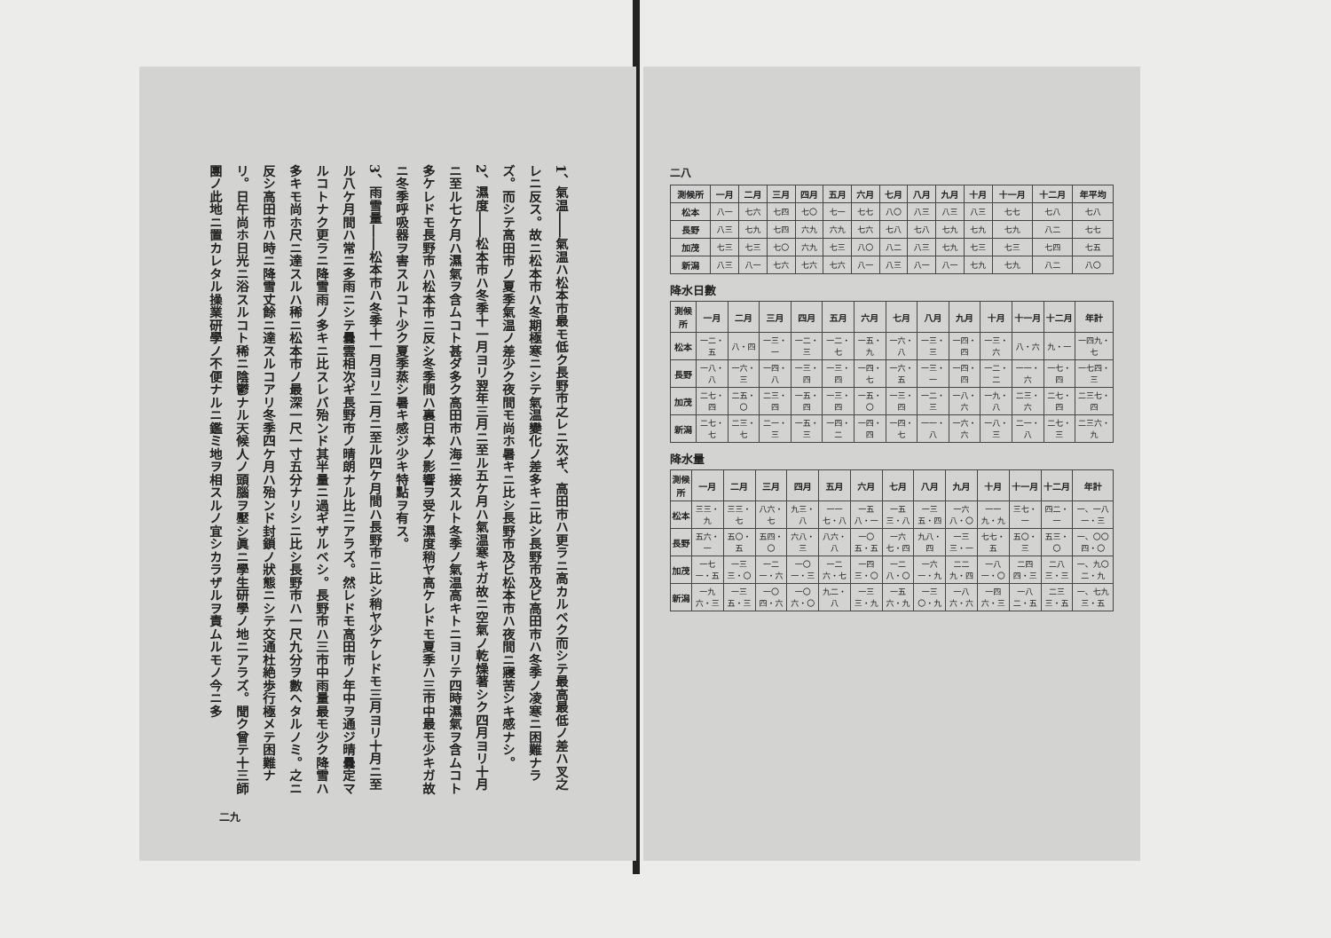二八
| 測候所 | 一月 | 二月 | 三月 | 四月 | 五月 | 六月 | 七月 | 八月 | 九月 | 十月 | 十一月 | 十二月 | 年平均 |
| --- | --- | --- | --- | --- | --- | --- | --- | --- | --- | --- | --- | --- | --- |
| 松本 | 八一 | 七六 | 七四 | 七〇 | 七一 | 七七 | 八〇 | 八三 | 八三 | 八三 | 七七 | 七八 | 七八 |
| 長野 | 八三 | 七九 | 七四 | 六九 | 六九 | 七六 | 七八 | 七八 | 七九 | 七九 | 七九 | 八二 | 七七 |
| 加茂 | 七三 | 七三 | 七〇 | 六九 | 七三 | 八〇 | 八二 | 八三 | 七九 | 七三 | 七三 | 七四 | 七五 |
| 新潟 | 八三 | 八一 | 七六 | 七六 | 七六 | 八一 | 八三 | 八一 | 八一 | 七九 | 七九 | 八二 | 八〇 |
降水日數
| 測候所 | 一月 | 二月 | 三月 | 四月 | 五月 | 六月 | 七月 | 八月 | 九月 | 十月 | 十一月 | 十二月 | 年計 |
| --- | --- | --- | --- | --- | --- | --- | --- | --- | --- | --- | --- | --- | --- |
| 松本 | 一二・五 | 八・四 | 一三・一 | 一二・三 | 一二・七 | 一五・九 | 一六・八 | 一三・三 | 一四・四 | 一三・六 | 八・六 | 九・一 | 一四九・七 |
| 長野 | 一八・八 | 一六・三 | 一四・八 | 一三・四 | 一三・四 | 一四・七 | 一六・五 | 一三・一 | 一四・四 | 一二・二 | 一一・六 | 一七・四 | 一七四・三 |
| 加茂 | 二七・四 | 二五・〇 | 二三・四 | 一五・四 | 一三・四 | 一五・〇 | 一三・四 | 一二・三 | 一八・六 | 一九・八 | 二三・六 | 二七・四 | 二三七・四 |
| 新潟 | 二七・七 | 二三・七 | 二一・三 | 一五・三 | 一四・二 | 一四・四 | 一四・七 | 一一・八 | 一六・六 | 一八・三 | 二一・八 | 二七・三 | 二三六・九 |
降水量
| 測候所 | 一月 | 二月 | 三月 | 四月 | 五月 | 六月 | 七月 | 八月 | 九月 | 十月 | 十一月 | 十二月 | 年計 |
| --- | --- | --- | --- | --- | --- | --- | --- | --- | --- | --- | --- | --- | --- |
| 松本 | 三三・九 | 三三・七 | 八六・七 | 九三・八 | 一一七・八 | 一五八・一 | 一五三・八 | 一三五・四 | 一六八・〇 | 一一九・九 | 三七・一 | 四二・一 | 一、一八一・三 |
| 長野 | 五六・一 | 五〇・五 | 五四・〇 | 六八・三 | 八六・八 | 一〇五・五 | 一六七・四 | 九八・四 | 一三三・一 | 七七・五 | 五〇・三 | 五三・〇 | 一、〇〇四・〇 |
| 加茂 | 一七一・五 | 一三三・〇 | 一二一・六 | 一〇一・三 | 一二六・七 | 一四三・〇 | 一二八・〇 | 一六一・九 | 二二九・四 | 一八一・〇 | 二四四・三 | 二八三・三 | 一、九〇二・九 |
| 新潟 | 一九六・三 | 一三五・三 | 一〇四・六 | 一〇六・〇 | 九二・八 | 一三三・九 | 一五六・九 | 一三〇・九 | 一八六・六 | 一四六・三 | 一八二・五 | 二三三・五 | 一、七九三・五 |
1、氣温――氣温ハ松本市最モ低ク長野市之レニ次ギ、高田市ハ更ラニ高カルベク而シテ最高最低ノ差ハ叉之レニ反ス。故ニ松本市ハ冬期極寒ニシテ氣温變化ノ差多キニ比シ長野市及ビ高田市ハ冬季ノ凌寒ニ困難ナラズ。而シテ高田市ノ夏季氣温ノ差少ク夜間モ尚ホ暑キニ比シ長野市及ビ松本市ハ夜間ニ寢苦シキ感ナシ。
2、濕度――松本市ハ冬季十一月ヨリ翌年三月ニ至ル五ケ月ハ氣温寒キガ故ニ空氣ノ乾燥著シク四月ヨリ十月ニ至ル七ケ月ハ濕氣ヲ含ムコト甚ダ多ク高田市ハ海ニ接スルト冬季ノ氣温高キトニヨリテ四時濕氣ヲ含ムコト多ケレドモ長野市ハ松本市ニ反シ冬季間ハ裏日本ノ影響ヲ受ケ濕度稍ヤ高ケレドモ夏季ハ三市中最モ少キガ故ニ冬季呼吸器ヲ害スルコト少ク夏季蒸シ暑キ感ジ少キ特點ヲ有ス。
3、雨雪量――松本市ハ冬季十一月ヨリ二月ニ至ル四ケ月間ハ長野市ニ比シ稍ヤ少ケレドモ三月ヨリ十月ニ至ル八ケ月間ハ常ニ多雨ニシテ曇雲相次ギ長野市ノ晴朗ナル比ニアラズ。然レドモ高田市ノ年中ヲ通ジ晴曇定マルコトナク更ラニ降雪雨ノ多キニ比スレバ殆ンド其半量ニ過ギザルベシ。長野市ハ三市中雨量最モ少ク降雪ハ多キモ尚ホ尺ニ達スルハ稀ニ松本市ノ最深一尺一寸五分ナリシニ比シ長野市ハ一尺九分ヲ數ヘタルノミ。之ニ反シ高田市ハ時ニ降雪丈餘ニ達スルコアリ冬季四ケ月ハ殆ンド封鎖ノ狀態ニシテ交通杜絶歩行極メテ困難ナリ。日午尚ホ日光ニ浴スルコト稀ニ陰鬱ナル天候人ノ頭腦ヲ壓シ眞ニ學生研學ノ地ニアラズ。聞ク曾テ十三師團ノ此地ニ置カレタル操業研學ノ不便ナルニ鑑ミ地ヲ相スルノ宜シカラザルヲ責ムルモノ今ニ多
二九